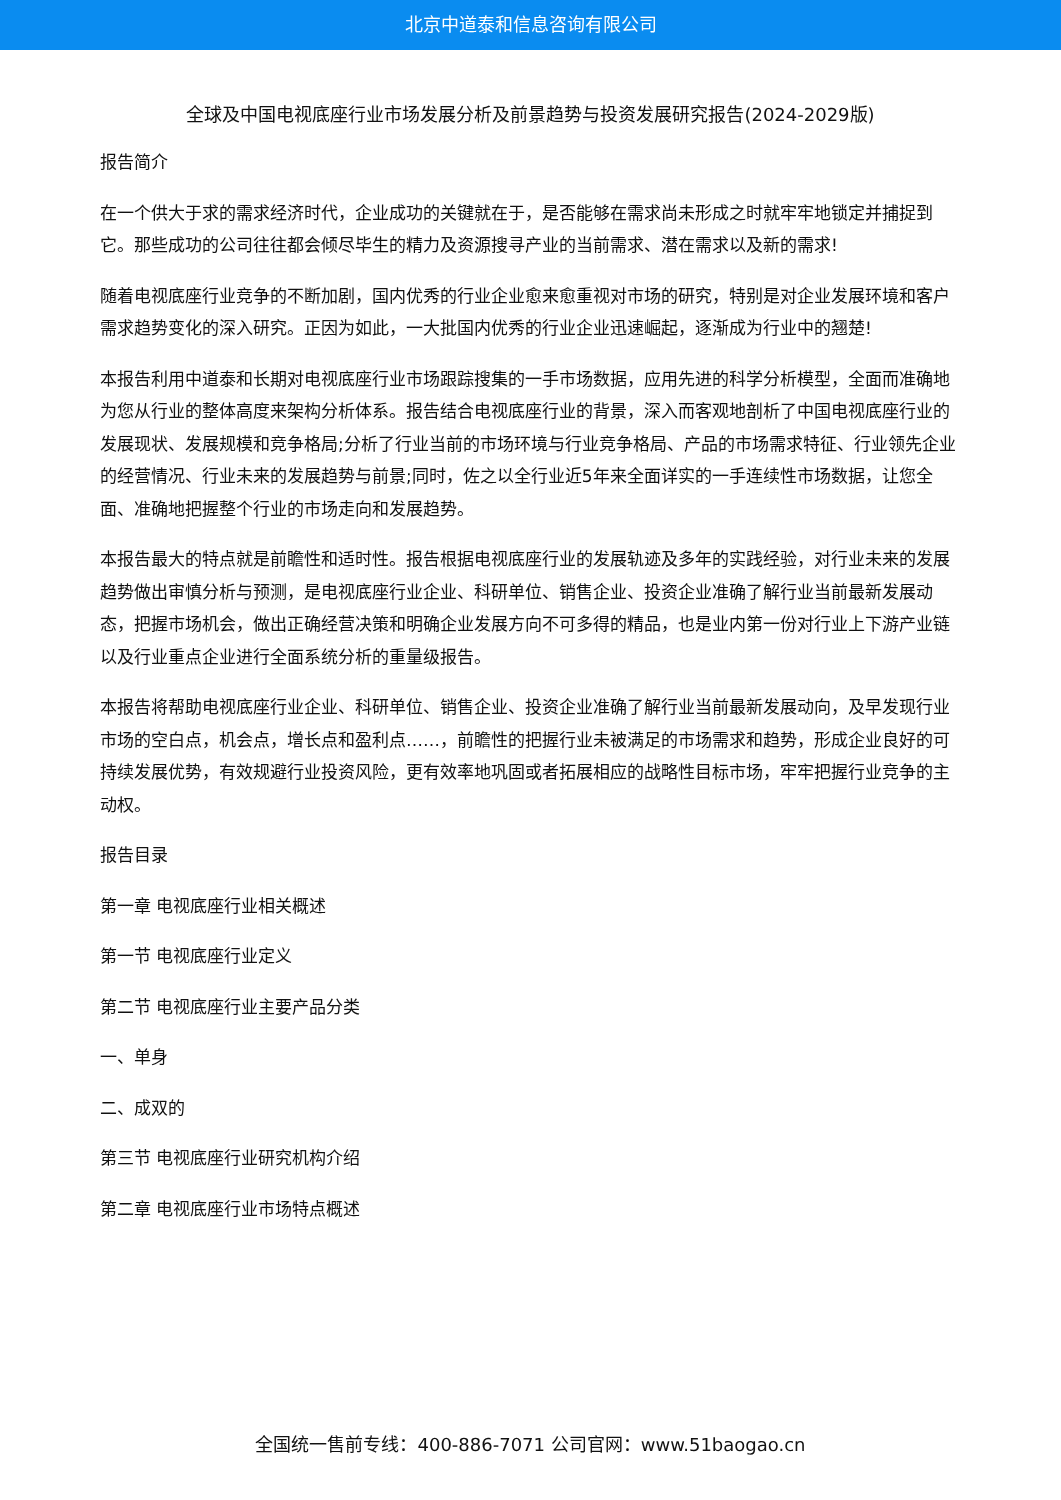北京中道泰和信息咨询有限公司
全球及中国电视底座行业市场发展分析及前景趋势与投资发展研究报告(2024-2029版)
报告简介
在一个供大于求的需求经济时代，企业成功的关键就在于，是否能够在需求尚未形成之时就牢牢地锁定并捕捉到它。那些成功的公司往往都会倾尽毕生的精力及资源搜寻产业的当前需求、潜在需求以及新的需求!
随着电视底座行业竞争的不断加剧，国内优秀的行业企业愈来愈重视对市场的研究，特别是对企业发展环境和客户需求趋势变化的深入研究。正因为如此，一大批国内优秀的行业企业迅速崛起，逐渐成为行业中的翘楚!
本报告利用中道泰和长期对电视底座行业市场跟踪搜集的一手市场数据，应用先进的科学分析模型，全面而准确地为您从行业的整体高度来架构分析体系。报告结合电视底座行业的背景，深入而客观地剖析了中国电视底座行业的发展现状、发展规模和竞争格局;分析了行业当前的市场环境与行业竞争格局、产品的市场需求特征、行业领先企业的经营情况、行业未来的发展趋势与前景;同时，佐之以全行业近5年来全面详实的一手连续性市场数据，让您全面、准确地把握整个行业的市场走向和发展趋势。
本报告最大的特点就是前瞻性和适时性。报告根据电视底座行业的发展轨迹及多年的实践经验，对行业未来的发展趋势做出审慎分析与预测，是电视底座行业企业、科研单位、销售企业、投资企业准确了解行业当前最新发展动态，把握市场机会，做出正确经营决策和明确企业发展方向不可多得的精品，也是业内第一份对行业上下游产业链以及行业重点企业进行全面系统分析的重量级报告。
本报告将帮助电视底座行业企业、科研单位、销售企业、投资企业准确了解行业当前最新发展动向，及早发现行业市场的空白点，机会点，增长点和盈利点……，前瞻性的把握行业未被满足的市场需求和趋势，形成企业良好的可持续发展优势，有效规避行业投资风险，更有效率地巩固或者拓展相应的战略性目标市场，牢牢把握行业竞争的主动权。
报告目录
第一章 电视底座行业相关概述
第一节 电视底座行业定义
第二节 电视底座行业主要产品分类
一、单身
二、成双的
第三节 电视底座行业研究机构介绍
第二章 电视底座行业市场特点概述
全国统一售前专线：400-886-7071 公司官网：www.51baogao.cn